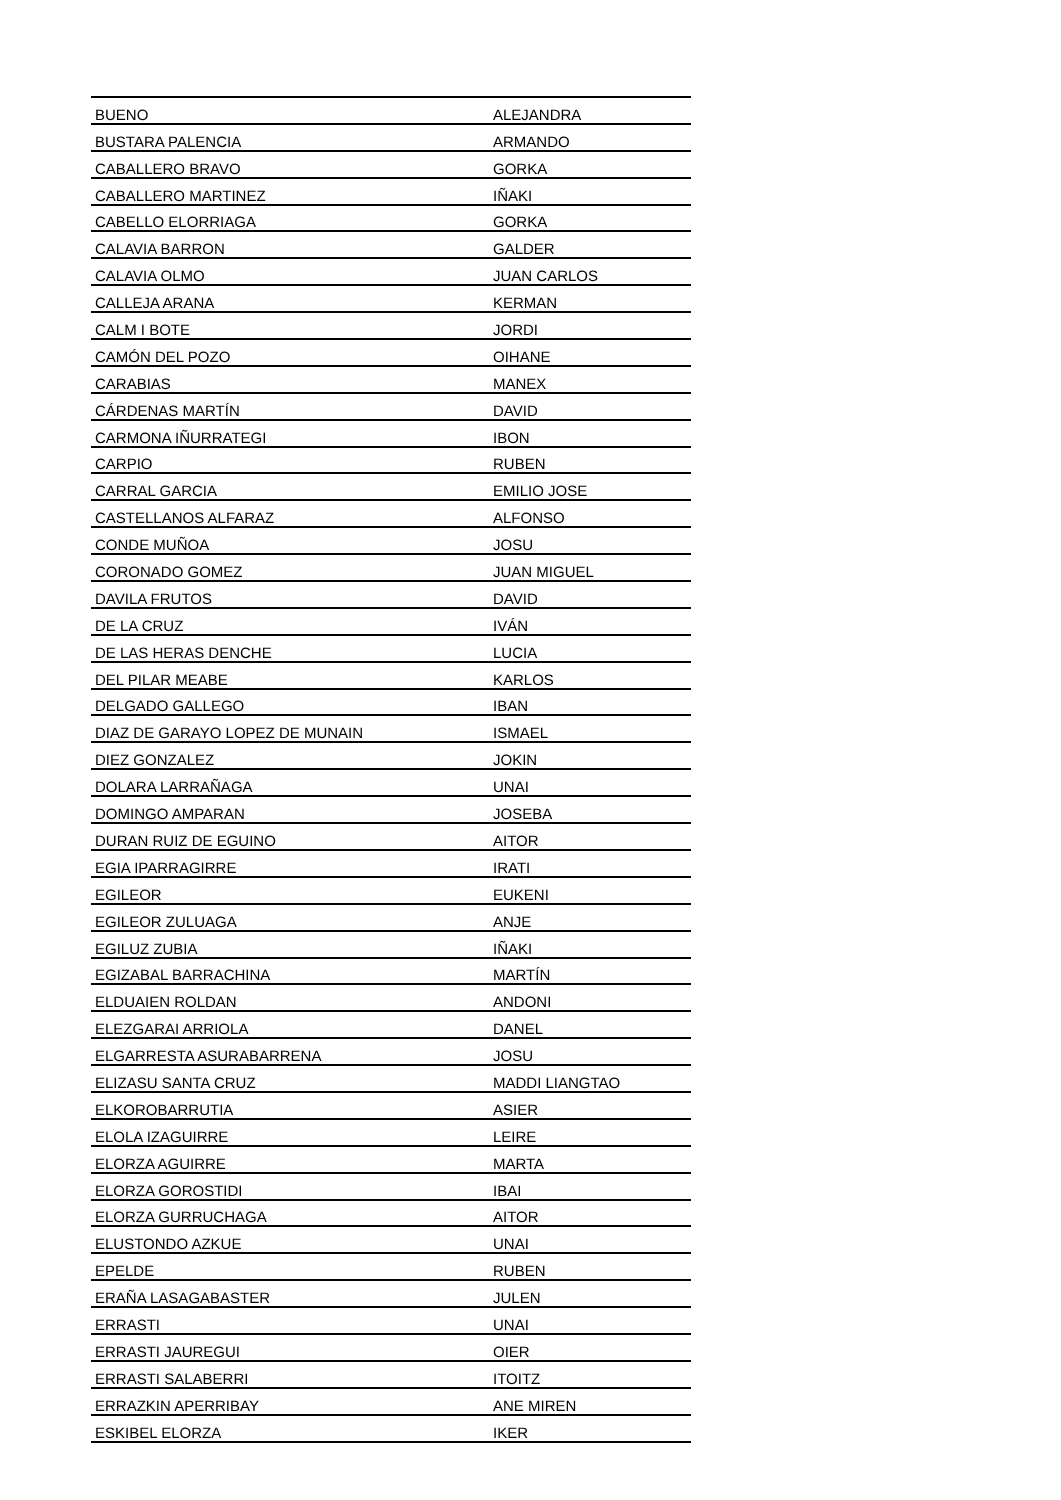| BUENO | ALEJANDRA |
| BUSTARA PALENCIA | ARMANDO |
| CABALLERO BRAVO | GORKA |
| CABALLERO MARTINEZ | IÑAKI |
| CABELLO ELORRIAGA | GORKA |
| CALAVIA BARRON | GALDER |
| CALAVIA OLMO | JUAN CARLOS |
| CALLEJA ARANA | KERMAN |
| CALM I BOTE | JORDI |
| CAMÓN DEL POZO | OIHANE |
| CARABIAS | MANEX |
| CÁRDENAS MARTÍN | DAVID |
| CARMONA IÑURRATEGI | IBON |
| CARPIO | RUBEN |
| CARRAL GARCIA | EMILIO JOSE |
| CASTELLANOS ALFARAZ | ALFONSO |
| CONDE MUÑOA | JOSU |
| CORONADO GOMEZ | JUAN MIGUEL |
| DAVILA FRUTOS | DAVID |
| DE LA CRUZ | IVÁN |
| DE LAS HERAS DENCHE | LUCIA |
| DEL PILAR MEABE | KARLOS |
| DELGADO GALLEGO | IBAN |
| DIAZ DE GARAYO LOPEZ DE MUNAIN | ISMAEL |
| DIEZ GONZALEZ | JOKIN |
| DOLARA LARRAÑAGA | UNAI |
| DOMINGO AMPARAN | JOSEBA |
| DURAN RUIZ DE EGUINO | AITOR |
| EGIA IPARRAGIRRE | IRATI |
| EGILEOR | EUKENI |
| EGILEOR ZULUAGA | ANJE |
| EGILUZ ZUBIA | IÑAKI |
| EGIZABAL BARRACHINA | MARTÍN |
| ELDUAIEN ROLDAN | ANDONI |
| ELEZGARAI ARRIOLA | DANEL |
| ELGARRESTA ASURABARRENA | JOSU |
| ELIZASU SANTA CRUZ | MADDI LIANGTAO |
| ELKOROBARRUTIA | ASIER |
| ELOLA IZAGUIRRE | LEIRE |
| ELORZA AGUIRRE | MARTA |
| ELORZA GOROSTIDI | IBAI |
| ELORZA GURRUCHAGA | AITOR |
| ELUSTONDO AZKUE | UNAI |
| EPELDE | RUBEN |
| ERAÑA LASAGABASTER | JULEN |
| ERRASTI | UNAI |
| ERRASTI JAUREGUI | OIER |
| ERRASTI SALABERRI | ITOITZ |
| ERRAZKIN APERRIBAY | ANE MIREN |
| ESKIBEL ELORZA | IKER |